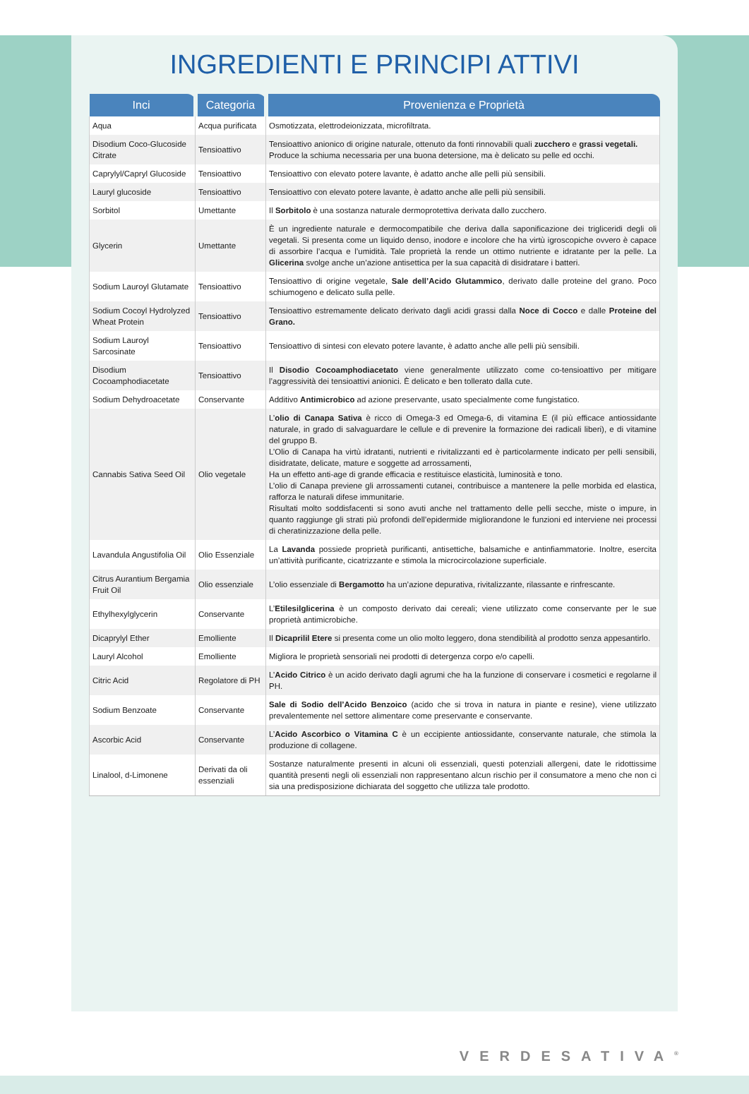INGREDIENTI E PRINCIPI ATTIVI
| Inci | Categoria | Provenienza e Proprietà |
| --- | --- | --- |
| Aqua | Acqua purificata | Osmotizzata, elettrodeionizzata, microfiltrata. |
| Disodium Coco-Glucoside Citrate | Tensioattivo | Tensioattivo anionico di origine naturale, ottenuto da fonti rinnovabili quali zucchero e grassi vegetali. Produce la schiuma necessaria per una buona detersione, ma è delicato su pelle ed occhi. |
| Caprylyl/Capryl Glucoside | Tensioattivo | Tensioattivo con elevato potere lavante, è adatto anche alle pelli più sensibili. |
| Lauryl glucoside | Tensioattivo | Tensioattivo con elevato potere lavante, è adatto anche alle pelli più sensibili. |
| Sorbitol | Umettante | Il Sorbitolo è una sostanza naturale dermoprotettiva derivata dallo zucchero. |
| Glycerin | Umettante | È un ingrediente naturale e dermocompatibile che deriva dalla saponificazione dei trigliceridi degli oli vegetali. Si presenta come un liquido denso, inodore e incolore che ha virtù igroscopiche ovvero è capace di assorbire l’acqua e l’umidità. Tale proprietà la rende un ottimo nutriente e idratante per la pelle. La Glicerina svolge anche un’azione antisettica per la sua capacità di disidratare i batteri. |
| Sodium Lauroyl Glutamate | Tensioattivo | Tensioattivo di origine vegetale, Sale dell’Acido Glutammico , derivato dalle proteine del grano. Poco schiumogeno e delicato sulla pelle. |
| Sodium Cocoyl Hydrolyzed Wheat Protein | Tensioattivo | Tensioattivo estremamente delicato derivato dagli acidi grassi dalla Noce di Cocco e dalle Proteine del Grano. |
| Sodium Lauroyl Sarcosinate | Tensioattivo | Tensioattivo di sintesi con elevato potere lavante, è adatto anche alle pelli più sensibili. |
| Disodium Cocoamphodiacetate | Tensioattivo | Il Disodio Cocoamphodiacetato viene generalmente utilizzato come co-tensioattivo per mitigare l’aggressività dei tensioattivi anionici. È delicato e ben tollerato dalla cute. |
| Sodium Dehydroacetate | Conservante | Additivo Antimicrobico ad azione preservante, usato specialmente come fungistatico. |
| Cannabis Sativa Seed Oil | Olio vegetale | L’ olio di Canapa Sativa è ricco di Omega-3 ed Omega-6, di vitamina E (il più efficace antiossidante naturale, in grado di salvaguardare le cellule e di prevenire la formazione dei radicali liberi), e di vitamine del gruppo B. L’Olio di Canapa ha virtù idratanti, nutrienti e rivitalizzanti ed è particolarmente indicato per pelli sensibili, disidratate, delicate, mature e soggette ad arrossamenti, Ha un effetto anti-age di grande efficacia e restituisce elasticità, luminosità e tono. L’olio di Canapa previene gli arrossamenti cutanei, contribuisce a mantenere la pelle morbida ed elastica, rafforza le naturali difese immunitarie. Risultati molto soddisfacenti si sono avuti anche nel trattamento delle pelli secche, miste o impure, in quanto raggiunge gli strati più profondi dell’epidermide migliorandone le funzioni ed interviene nei processi di cheratinizzazione della pelle. |
| Lavandula Angustifolia Oil | Olio Essenziale | La Lavanda possiede proprietà purificanti, antisettiche, balsamiche e antinfiammatorie. Inoltre, esercita un’attività purificante, cicatrizzante e stimola la microcircolazione superficiale. |
| Citrus Aurantium Bergamia Fruit Oil | Olio essenziale | L’olio essenziale di Bergamotto ha un’azione depurativa, rivitalizzante, rilassante e rinfrescante. |
| Ethylhexylglycerin | Conservante | L’ Etilesilglicerina è un composto derivato dai cereali; viene utilizzato come conservante per le sue proprietà antimicrobiche. |
| Dicaprylyl Ether | Emolliente | Il Dicaprilil Etere si presenta come un olio molto leggero, dona stendibilità al prodotto senza appesantirlo. |
| Lauryl Alcohol | Emolliente | Migliora le proprietà sensoriali nei prodotti di detergenza corpo e/o capelli. |
| Citric Acid | Regolatore di PH | L’ Acido Citrico è un acido derivato dagli agrumi che ha la funzione di conservare i cosmetici e regolarne il PH. |
| Sodium Benzoate | Conservante | Sale di Sodio dell’Acido Benzoico (acido che si trova in natura in piante e resine), viene utilizzato prevalentemente nel settore alimentare come preservante e conservante. |
| Ascorbic Acid | Conservante | L’ Acido Ascorbico o Vitamina C è un eccipiente antiossidante, conservante naturale, che stimola la produzione di collagene. |
| Linalool, d-Limonene | Derivati da oli essenziali | Sostanze naturalmente presenti in alcuni oli essenziali, questi potenziali allergeni, date le ridottissime quantità presenti negli oli essenziali non rappresentano alcun rischio per il consumatore a meno che non ci sia una predisposizione dichiarata del soggetto che utilizza tale prodotto. |
VERDESATIVA<sup>®</sup>